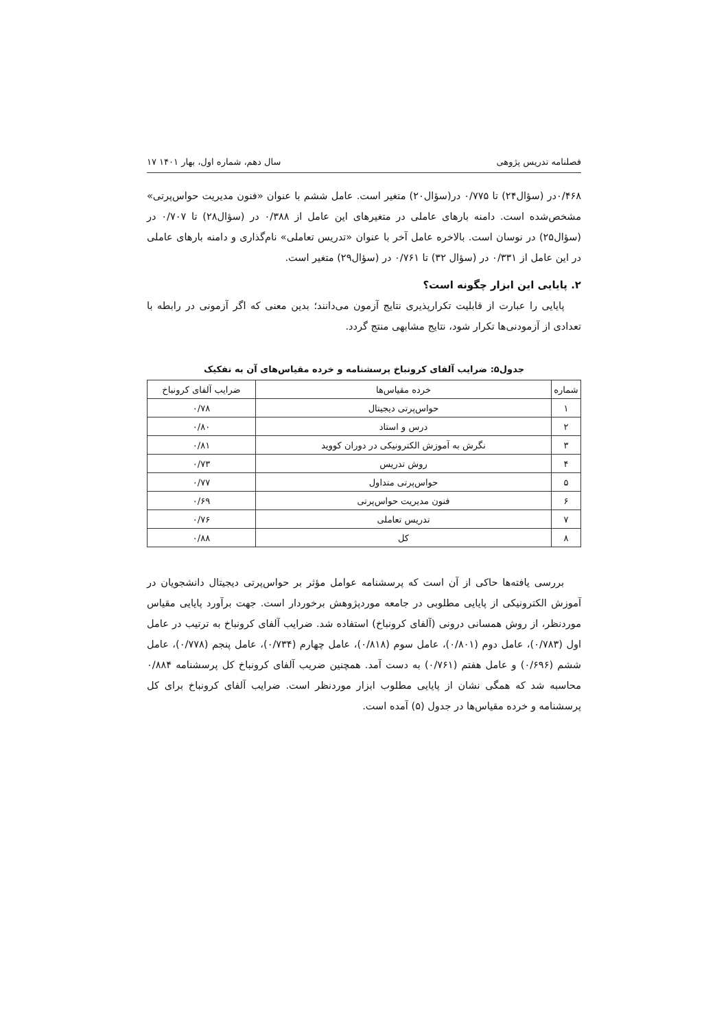فصلنامه تدریس پژوهی سال دهم، شماره اول، بهار ۱۴۰۱ ۱۷
۰/۴۶۸در (سؤال۲۴) تا ۰/۷۷۵ در(سؤال۲۰) متغیر است. عامل ششم با عنوان «فنون مدیریت حواس‌پرتی» مشخص‌شده است. دامنه بارهای عاملی در متغیرهای این عامل از ۰/۳۸۸ در (سؤال۲۸) تا ۰/۷۰۷ در (سؤال۲۵) در نوسان است. بالاخره عامل آخر با عنوان «تدریس تعاملی» نام‌گذاری و دامنه بارهای عاملی در این عامل از ۰/۳۳۱ در (سؤال ۳۲) تا ۰/۷۶۱ در (سؤال۲۹) متغیر است.
۲. پایایی این ابزار چگونه است؟
پایایی را عبارت از قابلیت تکرارپذیری نتایج آزمون می‌دانند؛ بدین معنی که اگر آزمونی در رابطه با تعدادی از آزمودنی‌ها تکرار شود، نتایج مشابهی منتج گردد.
جدول۵: ضرایب آلفای کرونباخ پرسشنامه و خرده مقیاس‌های آن به تفکیک
| شماره | خرده مقیاس‌ها | ضرایب آلفای کرونباخ |
| --- | --- | --- |
| ۱ | حواس‌پرتی دیجیتال | ۰/۷۸ |
| ۲ | درس و استاد | ۰/۸۰ |
| ۳ | نگرش به آموزش الکترونیکی در دوران کووید | ۰/۸۱ |
| ۴ | روش تدریس | ۰/۷۳ |
| ۵ | حواس‌پرتی متداول | ۰/۷۷ |
| ۶ | فنون مدیریت حواس‌پرتی | ۰/۶۹ |
| ۷ | تدریس تعاملی | ۰/۷۶ |
| ۸ | کل | ۰/۸۸ |
بررسی یافته‌ها حاکی از آن است که پرسشنامه عوامل مؤثر بر حواس‌پرتی دیجیتال دانشجویان در آموزش الکترونیکی از پایایی مطلوبی در جامعه موردپژوهش برخوردار است. جهت برآورد پایایی مقیاس موردنظر، از روش همسانی درونی (آلفای کرونباخ) استفاده شد. ضرایب آلفای کرونباخ به ترتیب در عامل اول (۰/۷۸۳)، عامل دوم (۰/۸۰۱)، عامل سوم (۰/۸۱۸)، عامل چهارم (۰/۷۳۴)، عامل پنجم (۰/۷۷۸)، عامل ششم (۰/۶۹۶) و عامل هفتم (۰/۷۶۱) به دست آمد. همچنین ضریب آلفای کرونباخ کل پرسشنامه ۰/۸۸۴ محاسبه شد که همگی نشان از پایایی مطلوب ابزار موردنظر است. ضرایب آلفای کرونباخ برای کل پرسشنامه و خرده مقیاس‌ها در جدول (۵) آمده است.